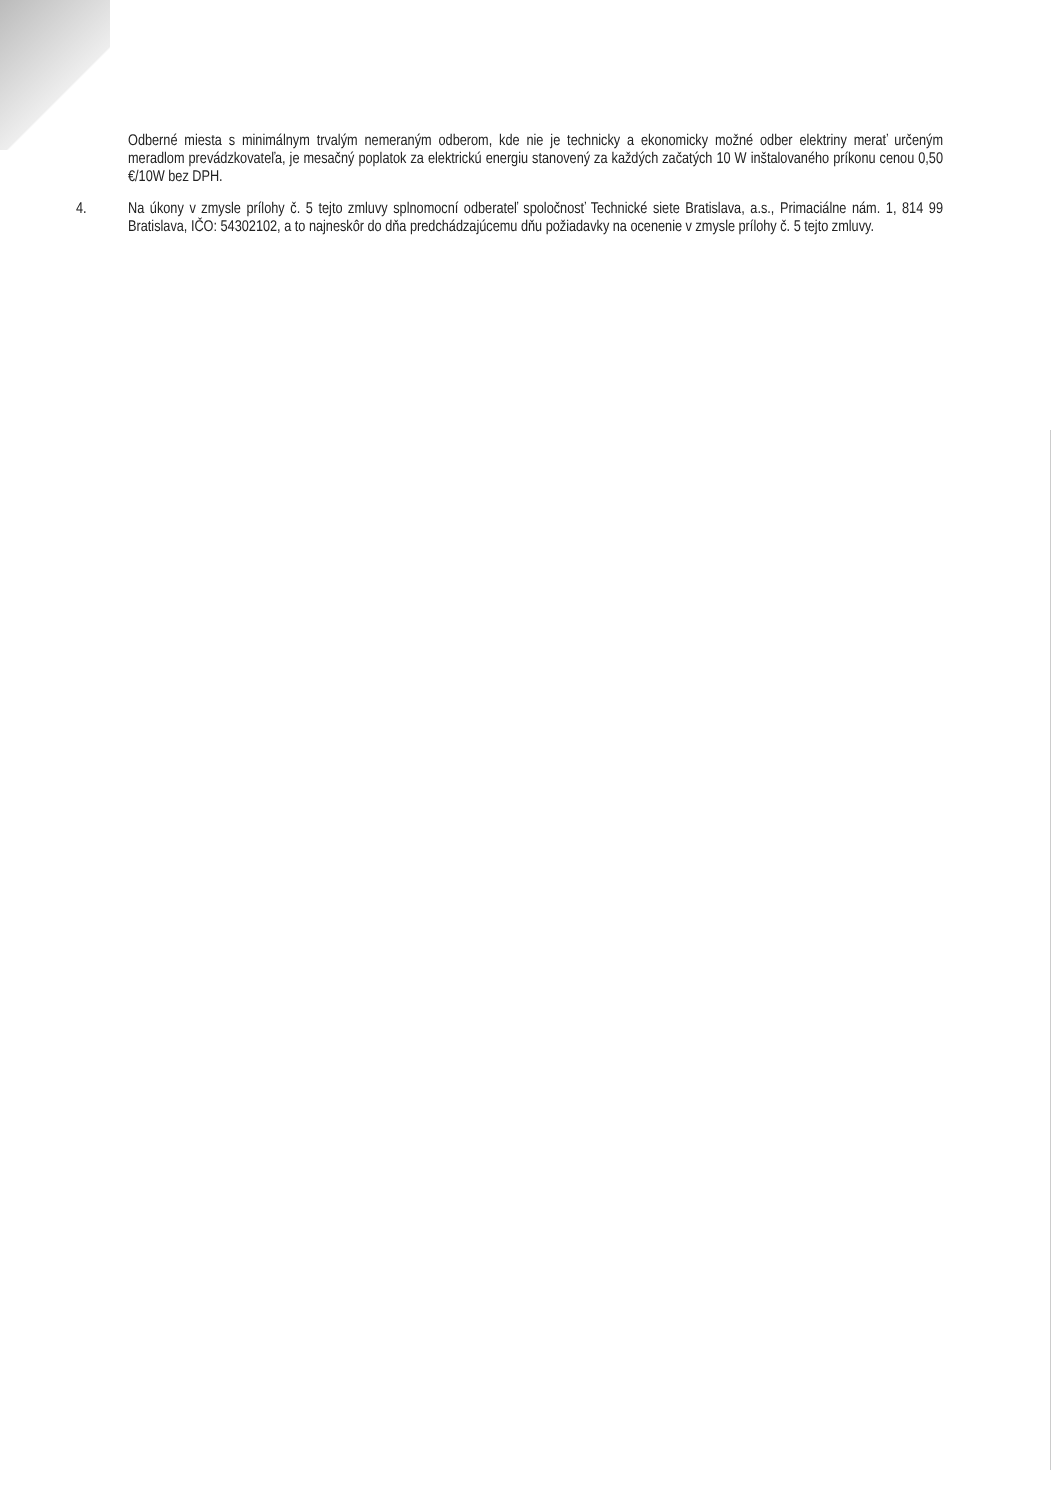Odberné miesta s minimálnym trvalým nemeraným odberom, kde nie je technicky a ekonomicky možné odber elektriny merať určeným meradlom prevádzkovateľa, je mesačný poplatok za elektrickú energiu stanovený za každých začatých 10 W inštalovaného príkonu cenou 0,50 €/10W bez DPH.
4. Na úkony v zmysle prílohy č. 5 tejto zmluvy splnomocní odberateľ spoločnosť Technické siete Bratislava, a.s., Primaciálne nám. 1, 814 99 Bratislava, IČO: 54302102, a to najneskôr do dňa predchádzajúcemu dňu požiadavky na ocenenie v zmysle prílohy č. 5 tejto zmluvy.